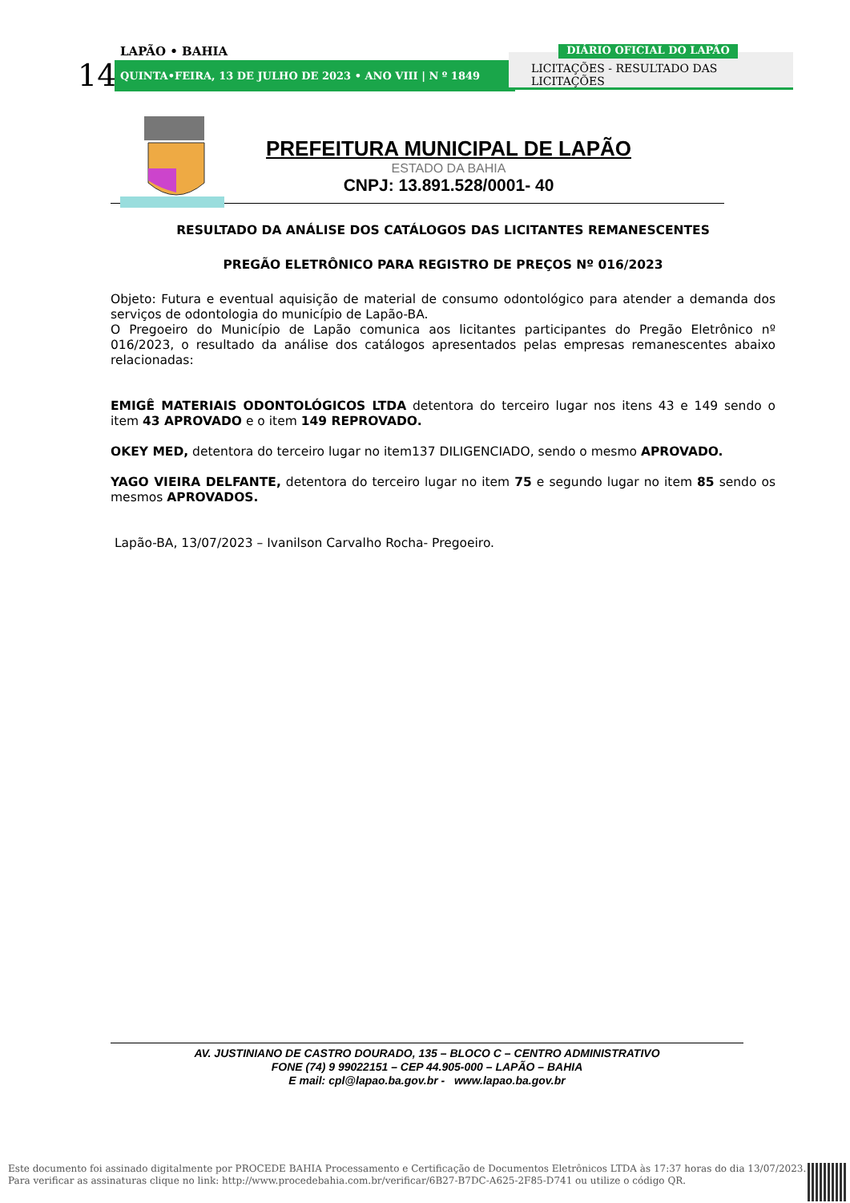LAPÃO • BAHIA
14 QUINTA•FEIRA, 13 DE JULHO DE 2023 • ANO VIII | N º 1849
LICITAÇÕES - RESULTADO DAS LICITAÇÕES
DIÁRIO OFICIAL DO LAPÃO
PREFEITURA MUNICIPAL DE LAPÃO
ESTADO DA BAHIA
CNPJ: 13.891.528/0001- 40
RESULTADO DA ANÁLISE DOS CATÁLOGOS DAS LICITANTES REMANESCENTES
PREGÃO ELETRÔNICO PARA REGISTRO DE PREÇOS Nº 016/2023
Objeto: Futura e eventual aquisição de material de consumo odontológico para atender a demanda dos serviços de odontologia do município de Lapão-BA.
O Pregoeiro do Município de Lapão comunica aos licitantes participantes do Pregão Eletrônico nº 016/2023, o resultado da análise dos catálogos apresentados pelas empresas remanescentes abaixo relacionadas:
EMIGÊ MATERIAIS ODONTOLÓGICOS LTDA detentora do terceiro lugar nos itens 43 e 149 sendo o item 43 APROVADO e o item 149 REPROVADO.
OKEY MED, detentora do terceiro lugar no item137 DILIGENCIADO, sendo o mesmo APROVADO.
YAGO VIEIRA DELFANTE, detentora do terceiro lugar no item 75 e segundo lugar no item 85 sendo os mesmos APROVADOS.
Lapão-BA, 13/07/2023 – Ivanilson Carvalho Rocha- Pregoeiro.
AV. JUSTINIANO DE CASTRO DOURADO, 135 – BLOCO C – CENTRO ADMINISTRATIVO
FONE (74) 9 99022151 – CEP 44.905-000 – LAPÃO – BAHIA
E mail: cpl@lapao.ba.gov.br - www.lapao.ba.gov.br
Este documento foi assinado digitalmente por PROCEDE BAHIA Processamento e Certificação de Documentos Eletrônicos LTDA às 17:37 horas do dia 13/07/2023.
Para verificar as assinaturas clique no link: http://www.procedebahia.com.br/verificar/6B27-B7DC-A625-2F85-D741 ou utilize o código QR.